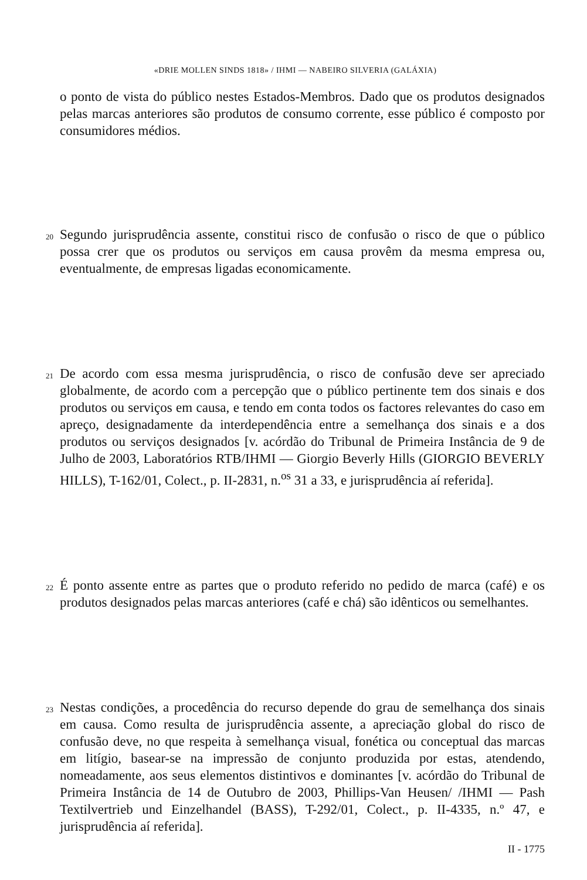«DRIE MOLLEN SINDS 1818» / IHMI — NABEIRO SILVERIA (GALÁXIA)
o ponto de vista do público nestes Estados-Membros. Dado que os produtos designados pelas marcas anteriores são produtos de consumo corrente, esse público é composto por consumidores médios.
20
Segundo jurisprudência assente, constitui risco de confusão o risco de que o público possa crer que os produtos ou serviços em causa provêm da mesma empresa ou, eventualmente, de empresas ligadas economicamente.
21
De acordo com essa mesma jurisprudência, o risco de confusão deve ser apreciado globalmente, de acordo com a percepção que o público pertinente tem dos sinais e dos produtos ou serviços em causa, e tendo em conta todos os factores relevantes do caso em apreço, designadamente da interdependência entre a semelhança dos sinais e a dos produtos ou serviços designados [v. acórdão do Tribunal de Primeira Instância de 9 de Julho de 2003, Laboratórios RTB/IHMI — Giorgio Beverly Hills (GIORGIO BEVERLY HILLS), T-162/01, Colect., p. II-2831, n.<sup>os</sup> 31 a 33, e jurisprudência aí referida].
22
É ponto assente entre as partes que o produto referido no pedido de marca (café) e os produtos designados pelas marcas anteriores (café e chá) são idênticos ou semelhantes.
23
Nestas condições, a procedência do recurso depende do grau de semelhança dos sinais em causa. Como resulta de jurisprudência assente, a apreciação global do risco de confusão deve, no que respeita à semelhança visual, fonética ou conceptual das marcas em litígio, basear-se na impressão de conjunto produzida por estas, atendendo, nomeadamente, aos seus elementos distintivos e dominantes [v. acórdão do Tribunal de Primeira Instância de 14 de Outubro de 2003, Phillips-Van Heusen/ /IHMI — Pash Textilvertrieb und Einzelhandel (BASS), T-292/01, Colect., p. II-4335, n.º 47, e jurisprudência aí referida].
II - 1775